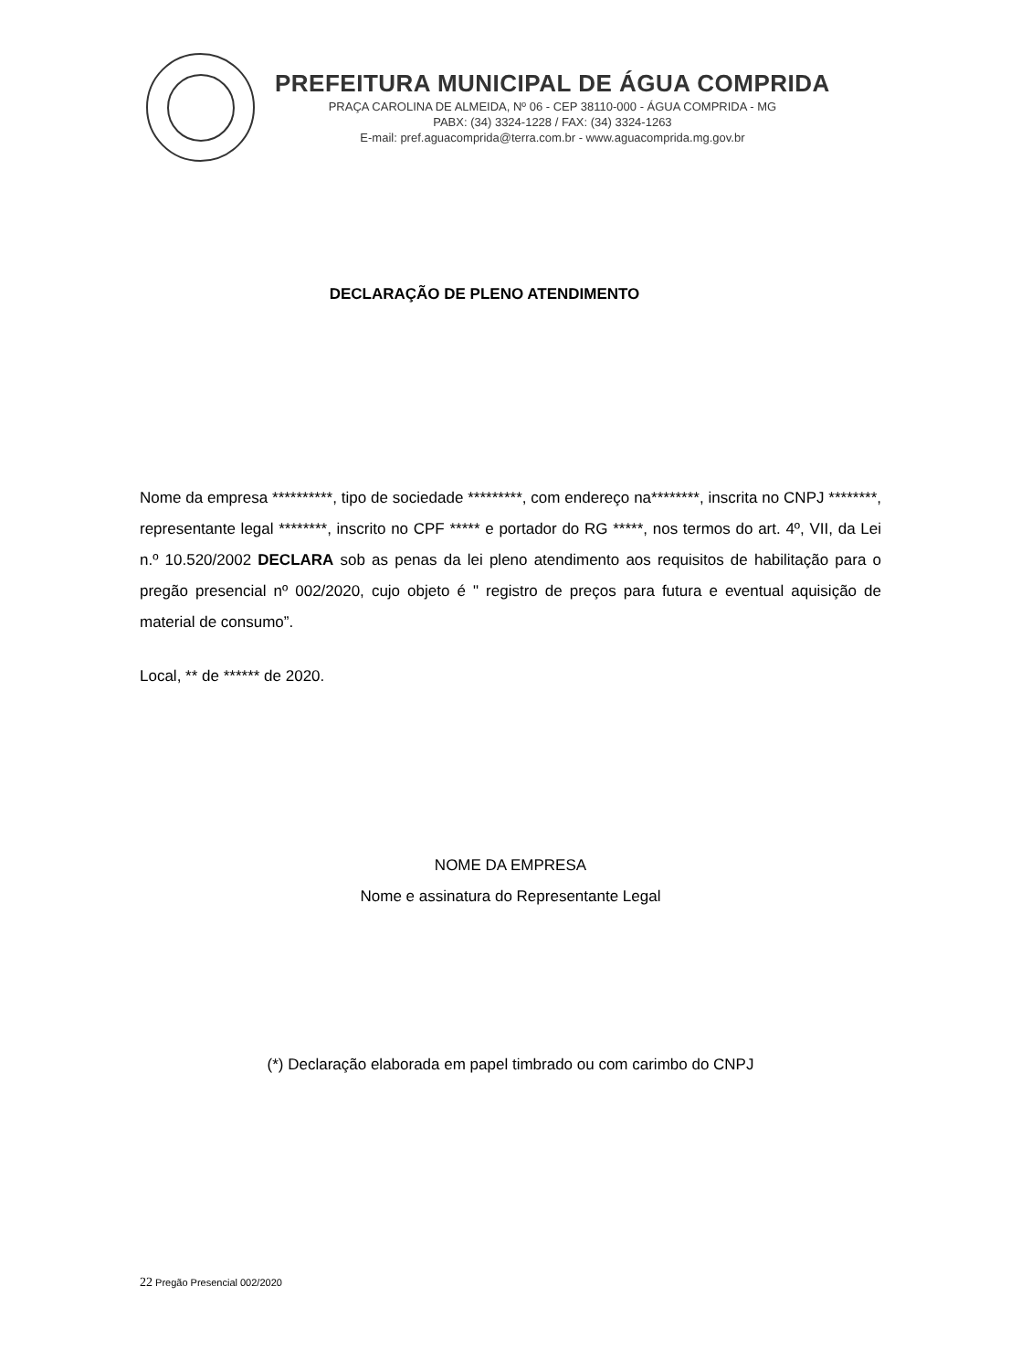PREFEITURA MUNICIPAL DE ÁGUA COMPRIDA
PRAÇA CAROLINA DE ALMEIDA, Nº 06 - CEP 38110-000 - ÁGUA COMPRIDA - MG
PABX: (34) 3324-1228 / FAX: (34) 3324-1263
E-mail: pref.aguacomprida@terra.com.br - www.aguacomprida.mg.gov.br
DECLARAÇÃO DE PLENO ATENDIMENTO
Nome da empresa **********, tipo de sociedade *********, com endereço na********, inscrita no CNPJ ********, representante legal ********, inscrito no CPF ***** e portador do RG *****, nos termos do art. 4º, VII, da Lei n.º 10.520/2002 DECLARA sob as penas da lei pleno atendimento aos requisitos de habilitação para o pregão presencial nº 002/2020, cujo objeto é " registro de preços para futura e eventual aquisição de material de consumo”.
Local, ** de ****** de 2020.
NOME DA EMPRESA
Nome e assinatura do Representante Legal
(*) Declaração elaborada em papel timbrado ou com carimbo do CNPJ
22 Pregão Presencial 002/2020